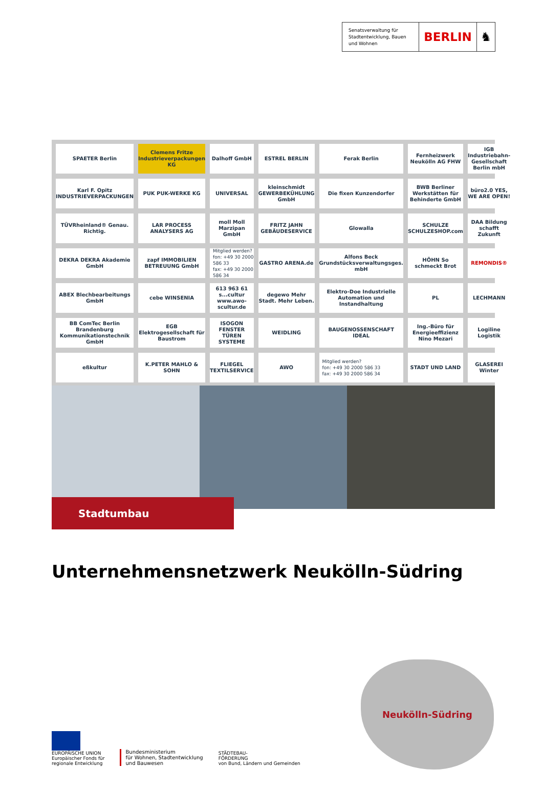Senatsverwaltung für Stadtentwicklung, Bauen und Wohnen
BERLIN ♞
SPAETER Berlin
Clemens Fritze Industrieverpackungen KG
Dalhoff GmbH
ESTREL BERLIN
Ferak Berlin
Fernheizwerk Neukölln AG FHW
IGB Industriebahn-Gesellschaft Berlin mbH
Karl F. Opitz INDUSTRIEVERPACKUNGEN
PUK PUK-WERKE KG
UNIVERSAL
kleinschmidt GEWERBEKÜHLUNG GmbH
Die fixen Kunzendorfer
BWB Berliner Werkstätten für Behinderte GmbH
büro2.0 YES, WE ARE OPEN!
TÜVRheinland® Genau. Richtig.
LAR PROCESS ANALYSERS AG
moll Moll Marzipan GmbH
FRITZ JAHN GEBÄUDESERVICE
Glowalla
SCHULZE SCHULZESHOP.com
DAA Bildung schafft Zukunft
DEKRA DEKRA Akademie GmbH
zapf IMMOBILIEN BETREUUNG GmbH
Mitglied werden?
fon: +49 30 2000 586 33
fax: +49 30 2000 586 34
GASTRO ARENA.de
Alfons Beck Grundstücksverwaltungsges. mbH
HÖHN So schmeckt Brot
REMONDIS®
ABEX Blechbearbeitungs GmbH
cebe WINSENIA
613 963 61 s...cultur www.awo-scultur.de
degewo Mehr Stadt. Mehr Leben.
Elektro-Doe Industrielle Automation und Instandhaltung
PL
LECHMANN
BB ComTec Berlin Brandenburg Kommunikationstechnik GmbH
EGB Elektrogesellschaft für Baustrom
ISOGON FENSTER TÜREN SYSTEME
WEIDLING
BAUGENOSSENSCHAFT IDEAL
Ing.-Büro für Energieeffizienz Nino Mezari
Logiline Logistik
eßkultur
K.PETER MAHLO & SOHN
FLIEGEL TEXTILSERVICE
AWO
Mitglied werden?
fon: +49 30 2000 586 33
fax: +49 30 2000 586 34
STADT UND LAND
GLASEREI Winter
Stadtumbau
Unternehmensnetzwerk Neukölln-Südring
Neukölln-Südring
EUROPÄISCHE UNION
Europäischer Fonds für
regionale Entwicklung
Bundesministerium
für Wohnen, Stadtentwicklung
und Bauwesen
STÄDTEBAU-
FÖRDERUNG
von Bund, Ländern und Gemeinden